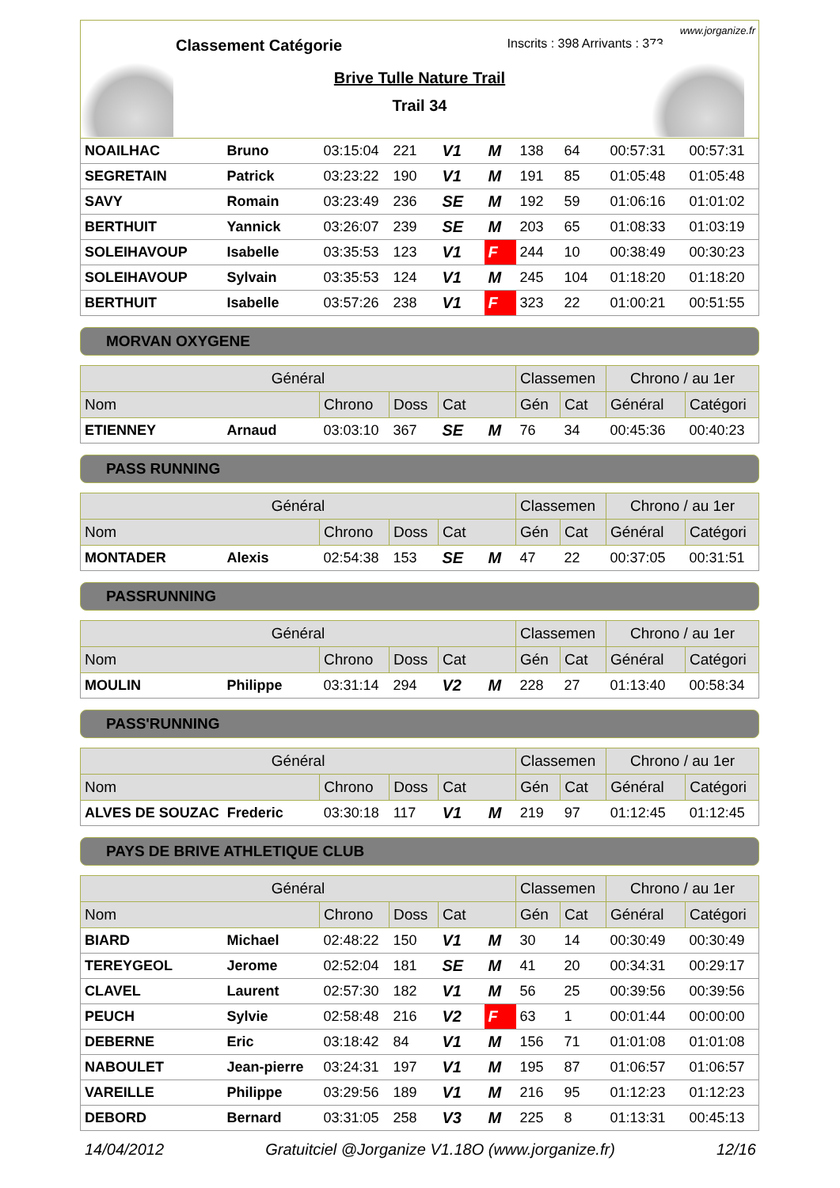www.jorganize.fr
Classement Catégorie Inscrits : 398 Arrivants : 373
Brive Tulle Nature Trail
Trail 34
| NOAILHAC | Bruno | 03:15:04 | 221 | V1 | M | 138 | 64 | 00:57:31 | 00:57:31 |
| SEGRETAIN | Patrick | 03:23:22 | 190 | V1 | M | 191 | 85 | 01:05:48 | 01:05:48 |
| SAVY | Romain | 03:23:49 | 236 | SE | M | 192 | 59 | 01:06:16 | 01:01:02 |
| BERTHUIT | Yannick | 03:26:07 | 239 | SE | M | 203 | 65 | 01:08:33 | 01:03:19 |
| SOLEIHAVOUP | Isabelle | 03:35:53 | 123 | V1 | F | 244 | 10 | 00:38:49 | 00:30:23 |
| SOLEIHAVOUP | Sylvain | 03:35:53 | 124 | V1 | M | 245 | 104 | 01:18:20 | 01:18:20 |
| BERTHUIT | Isabelle | 03:57:26 | 238 | V1 | F | 323 | 22 | 01:00:21 | 00:51:55 |
MORVAN OXYGENE
| Général | | | | | | Classemen | | Chrono / au 1er | |
| --- | --- | --- | --- | --- | --- | --- | --- | --- | --- |
| Nom | | Chrono | Doss | Cat | | Gén | Cat | Général | Catégori |
| ETIENNEY | Arnaud | 03:03:10 | 367 | SE | M | 76 | 34 | 00:45:36 | 00:40:23 |
PASS RUNNING
| Général | | | | | | Classemen | | Chrono / au 1er | |
| --- | --- | --- | --- | --- | --- | --- | --- | --- | --- |
| Nom | | Chrono | Doss | Cat | | Gén | Cat | Général | Catégori |
| MONTADER | Alexis | 02:54:38 | 153 | SE | M | 47 | 22 | 00:37:05 | 00:31:51 |
PASSRUNNING
| Général | | | | | | Classemen | | Chrono / au 1er | |
| --- | --- | --- | --- | --- | --- | --- | --- | --- | --- |
| Nom | | Chrono | Doss | Cat | | Gén | Cat | Général | Catégori |
| MOULIN | Philippe | 03:31:14 | 294 | V2 | M | 228 | 27 | 01:13:40 | 00:58:34 |
PASS'RUNNING
| Général | | | | | | Classemen | | Chrono / au 1er | |
| --- | --- | --- | --- | --- | --- | --- | --- | --- | --- |
| Nom | | Chrono | Doss | Cat | | Gén | Cat | Général | Catégori |
| ALVES DE SOUZAC | Frederic | 03:30:18 | 117 | V1 | M | 219 | 97 | 01:12:45 | 01:12:45 |
PAYS DE BRIVE ATHLETIQUE CLUB
| Général | | | | | | Classemen | | Chrono / au 1er | |
| --- | --- | --- | --- | --- | --- | --- | --- | --- | --- |
| Nom | | Chrono | Doss | Cat | | Gén | Cat | Général | Catégori |
| BIARD | Michael | 02:48:22 | 150 | V1 | M | 30 | 14 | 00:30:49 | 00:30:49 |
| TEREYGEOL | Jerome | 02:52:04 | 181 | SE | M | 41 | 20 | 00:34:31 | 00:29:17 |
| CLAVEL | Laurent | 02:57:30 | 182 | V1 | M | 56 | 25 | 00:39:56 | 00:39:56 |
| PEUCH | Sylvie | 02:58:48 | 216 | V2 | F | 63 | 1 | 00:01:44 | 00:00:00 |
| DEBERNE | Eric | 03:18:42 | 84 | V1 | M | 156 | 71 | 01:01:08 | 01:01:08 |
| NABOULET | Jean-pierre | 03:24:31 | 197 | V1 | M | 195 | 87 | 01:06:57 | 01:06:57 |
| VAREILLE | Philippe | 03:29:56 | 189 | V1 | M | 216 | 95 | 01:12:23 | 01:12:23 |
| DEBORD | Bernard | 03:31:05 | 258 | V3 | M | 225 | 8 | 01:13:31 | 00:45:13 |
14/04/2012 Gratuitciel @Jorganize V1.18O (www.jorganize.fr) 12/16